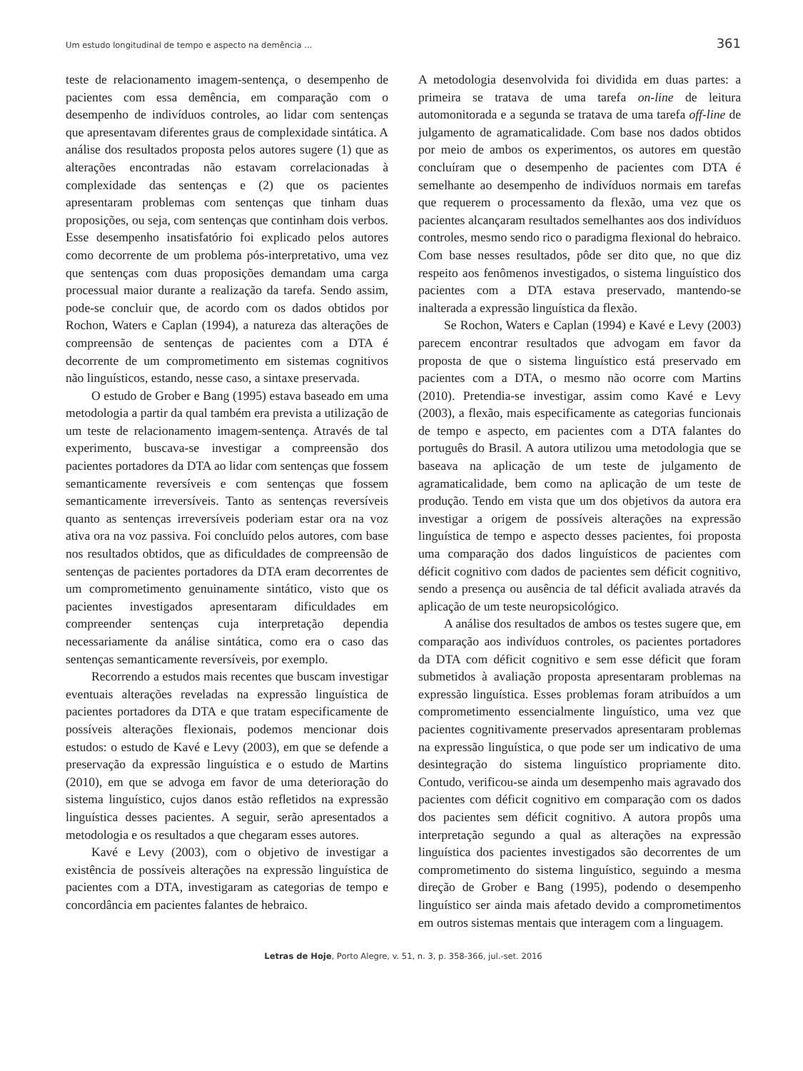Um estudo longitudinal de tempo e aspecto na demência ... 361
teste de relacionamento imagem-sentença, o desempenho de pacientes com essa demência, em comparação com o desempenho de indivíduos controles, ao lidar com sentenças que apresentavam diferentes graus de complexidade sintática. A análise dos resultados proposta pelos autores sugere (1) que as alterações encontradas não estavam correlacionadas à complexidade das sentenças e (2) que os pacientes apresentaram problemas com sentenças que tinham duas proposições, ou seja, com sentenças que continham dois verbos. Esse desempenho insatisfatório foi explicado pelos autores como decorrente de um problema pós-interpretativo, uma vez que sentenças com duas proposições demandam uma carga processual maior durante a realização da tarefa. Sendo assim, pode-se concluir que, de acordo com os dados obtidos por Rochon, Waters e Caplan (1994), a natureza das alterações de compreensão de sentenças de pacientes com a DTA é decorrente de um comprometimento em sistemas cognitivos não linguísticos, estando, nesse caso, a sintaxe preservada.
O estudo de Grober e Bang (1995) estava baseado em uma metodologia a partir da qual também era prevista a utilização de um teste de relacionamento imagem-sentença. Através de tal experimento, buscava-se investigar a compreensão dos pacientes portadores da DTA ao lidar com sentenças que fossem semanticamente reversíveis e com sentenças que fossem semanticamente irreversíveis. Tanto as sentenças reversíveis quanto as sentenças irreversíveis poderiam estar ora na voz ativa ora na voz passiva. Foi concluído pelos autores, com base nos resultados obtidos, que as dificuldades de compreensão de sentenças de pacientes portadores da DTA eram decorrentes de um comprometimento genuinamente sintático, visto que os pacientes investigados apresentaram dificuldades em compreender sentenças cuja interpretação dependia necessariamente da análise sintática, como era o caso das sentenças semanticamente reversíveis, por exemplo.
Recorrendo a estudos mais recentes que buscam investigar eventuais alterações reveladas na expressão linguística de pacientes portadores da DTA e que tratam especificamente de possíveis alterações flexionais, podemos mencionar dois estudos: o estudo de Kavé e Levy (2003), em que se defende a preservação da expressão linguística e o estudo de Martins (2010), em que se advoga em favor de uma deterioração do sistema linguístico, cujos danos estão refletidos na expressão linguística desses pacientes. A seguir, serão apresentados a metodologia e os resultados a que chegaram esses autores.
Kavé e Levy (2003), com o objetivo de investigar a existência de possíveis alterações na expressão linguística de pacientes com a DTA, investigaram as categorias de tempo e concordância em pacientes falantes de hebraico.
A metodologia desenvolvida foi dividida em duas partes: a primeira se tratava de uma tarefa on-line de leitura automonitorada e a segunda se tratava de uma tarefa off-line de julgamento de agramaticalidade. Com base nos dados obtidos por meio de ambos os experimentos, os autores em questão concluíram que o desempenho de pacientes com DTA é semelhante ao desempenho de indivíduos normais em tarefas que requerem o processamento da flexão, uma vez que os pacientes alcançaram resultados semelhantes aos dos indivíduos controles, mesmo sendo rico o paradigma flexional do hebraico. Com base nesses resultados, pôde ser dito que, no que diz respeito aos fenômenos investigados, o sistema linguístico dos pacientes com a DTA estava preservado, mantendo-se inalterada a expressão linguística da flexão.
Se Rochon, Waters e Caplan (1994) e Kavé e Levy (2003) parecem encontrar resultados que advogam em favor da proposta de que o sistema linguístico está preservado em pacientes com a DTA, o mesmo não ocorre com Martins (2010). Pretendia-se investigar, assim como Kavé e Levy (2003), a flexão, mais especificamente as categorias funcionais de tempo e aspecto, em pacientes com a DTA falantes do português do Brasil. A autora utilizou uma metodologia que se baseava na aplicação de um teste de julgamento de agramaticalidade, bem como na aplicação de um teste de produção. Tendo em vista que um dos objetivos da autora era investigar a origem de possíveis alterações na expressão linguística de tempo e aspecto desses pacientes, foi proposta uma comparação dos dados linguísticos de pacientes com déficit cognitivo com dados de pacientes sem déficit cognitivo, sendo a presença ou ausência de tal déficit avaliada através da aplicação de um teste neuropsicológico.
A análise dos resultados de ambos os testes sugere que, em comparação aos indivíduos controles, os pacientes portadores da DTA com déficit cognitivo e sem esse déficit que foram submetidos à avaliação proposta apresentaram problemas na expressão linguística. Esses problemas foram atribuídos a um comprometimento essencialmente linguístico, uma vez que pacientes cognitivamente preservados apresentaram problemas na expressão linguística, o que pode ser um indicativo de uma desintegração do sistema linguístico propriamente dito. Contudo, verificou-se ainda um desempenho mais agravado dos pacientes com déficit cognitivo em comparação com os dados dos pacientes sem déficit cognitivo. A autora propôs uma interpretação segundo a qual as alterações na expressão linguística dos pacientes investigados são decorrentes de um comprometimento do sistema linguístico, seguindo a mesma direção de Grober e Bang (1995), podendo o desempenho linguístico ser ainda mais afetado devido a comprometimentos em outros sistemas mentais que interagem com a linguagem.
Letras de Hoje, Porto Alegre, v. 51, n. 3, p. 358-366, jul.-set. 2016